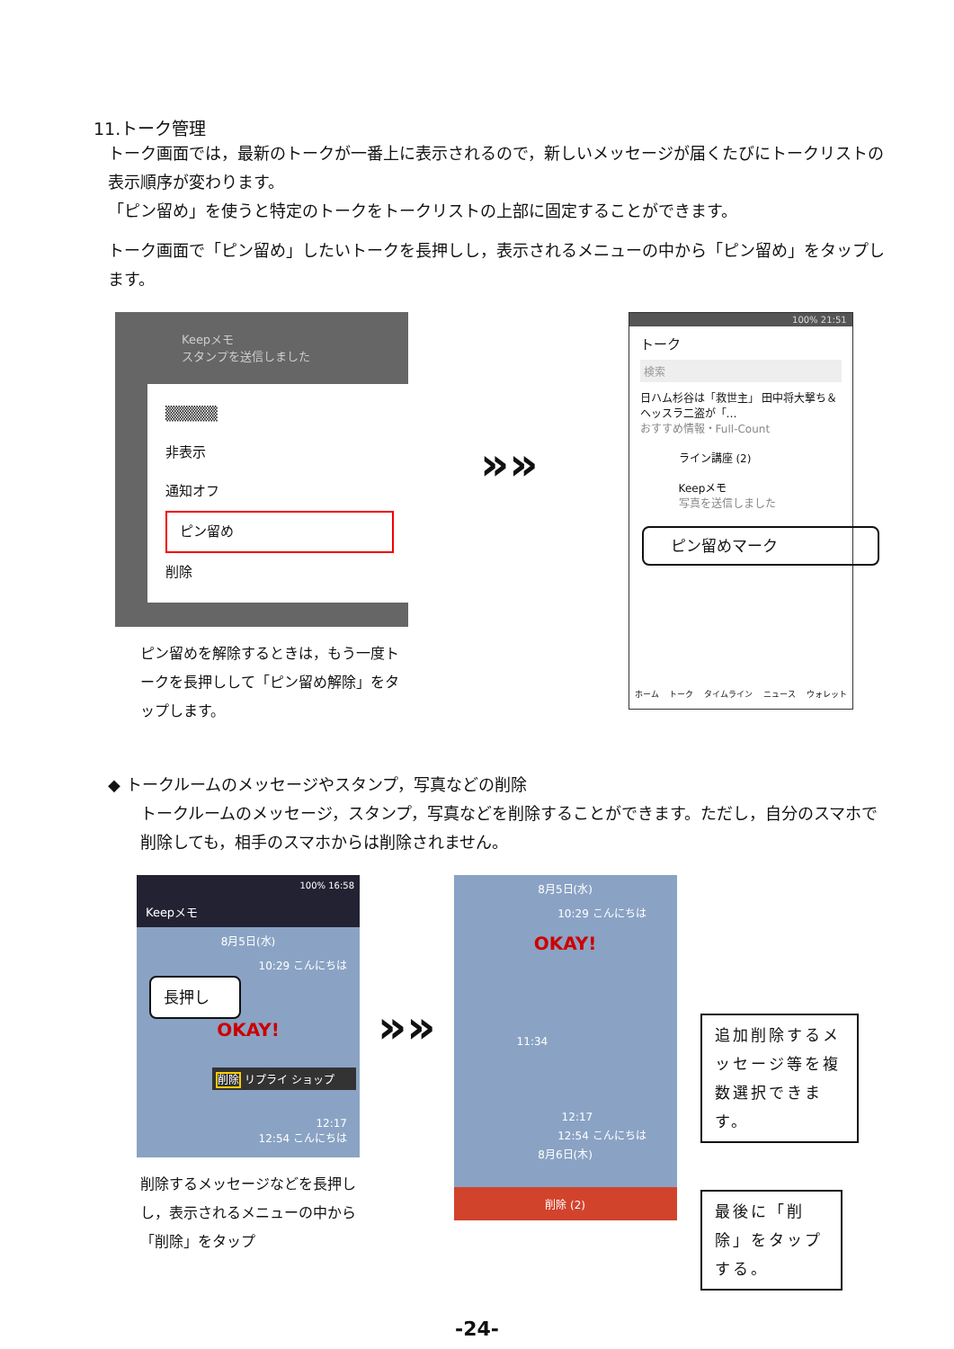11.トーク管理
トーク画面では，最新のトークが一番上に表示されるので，新しいメッセージが届くたびにトークリストの表示順序が変わります。
「ピン留め」を使うと特定のトークをトークリストの上部に固定することができます。
トーク画面で「ピン留め」したいトークを長押しし，表示されるメニューの中から「ピン留め」をタップします。
Keepメモ
スタンプを送信しました
▒▒▒▒▒
非表示
通知オフ
ピン留め
削除
ピン留めを解除するときは，もう一度トークを長押しして「ピン留め解除」をタップします。
»»
100% 21:51
トーク
検索
日ハム杉谷は「救世主」 田中将大撃ち＆ヘッスラ二盗が「…
おすすめ情報・Full-Count
ライン講座 (2)
Keepメモ
写真を送信しました
ピン留めマーク
ホーム トーク タイムライン ニュース ウォレット
◆ トークルームのメッセージやスタンプ，写真などの削除
トークルームのメッセージ，スタンプ，写真などを削除することができます。ただし，自分のスマホで削除しても，相手のスマホからは削除されません。
100% 16:58
Keepメモ
8月5日(水)
10:29 こんにちは
長押し
OKAY!
削除 リプライ ショップ
12:17
12:54 こんにちは
削除するメッセージなどを長押しし，表示されるメニューの中から「削除」をタップ
»»
8月5日(水)
10:29 こんにちは
OKAY!
11:34
12:17
12:54 こんにちは
8月6日(木)
削除 (2)
追加削除するメッセージ等を複数選択できます。
最後に「削除」をタップする。
-24-